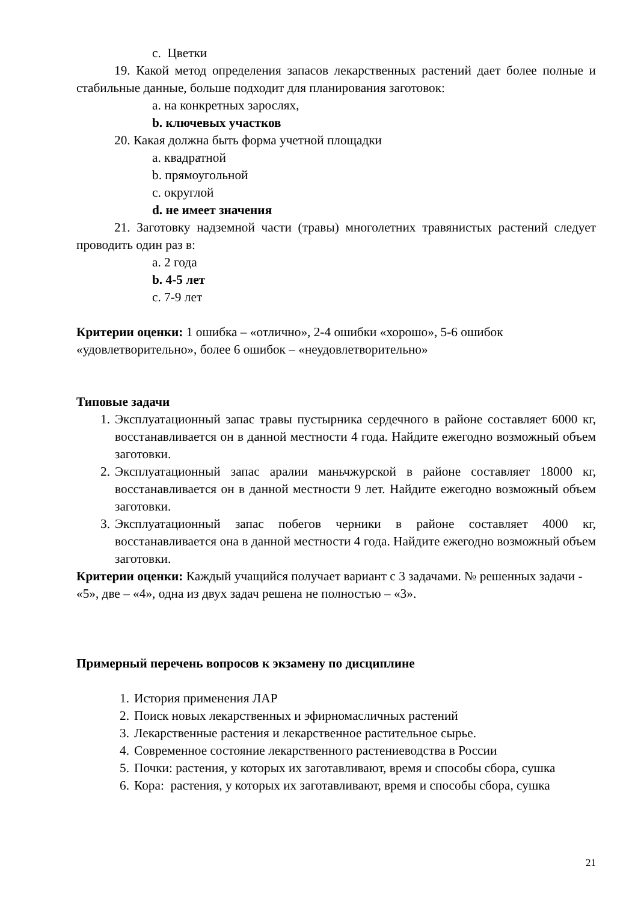c. Цветки
19. Какой метод определения запасов лекарственных растений дает более полные и стабильные данные, больше подходит для планирования заготовок:
a. на конкретных зарослях,
b. ключевых участков
20. Какая должна быть форма учетной площадки
a. квадратной
b. прямоугольной
c. округлой
d. не имеет значения
21. Заготовку надземной части (травы) многолетних травянистых растений следует проводить один раз в:
a. 2 года
b. 4-5 лет
c. 7-9 лет
Критерии оценки: 1 ошибка – «отлично», 2-4 ошибки «хорошо», 5-6 ошибок «удовлетворительно», более 6 ошибок – «неудовлетворительно»
Типовые задачи
1. Эксплуатационный запас травы пустырника сердечного в районе составляет 6000 кг, восстанавливается он в данной местности 4 года. Найдите ежегодно возможный объем заготовки.
2. Эксплуатационный запас аралии маньчжурской в районе составляет 18000 кг, восстанавливается он в данной местности 9 лет. Найдите ежегодно возможный объем заготовки.
3. Эксплуатационный запас побегов черники в районе составляет 4000 кг, восстанавливается она в данной местности 4 года. Найдите ежегодно возможный объем заготовки.
Критерии оценки: Каждый учащийся получает вариант с 3 задачами. № решенных задачи - «5», две – «4», одна из двух задач решена не полностью – «3».
Примерный перечень вопросов к экзамену по дисциплине
1. История применения ЛАР
2. Поиск новых лекарственных и эфирномасличных растений
3. Лекарственные растения и лекарственное растительное сырье.
4. Современное состояние лекарственного растениеводства в России
5. Почки: растения, у которых их заготавливают, время и способы сбора, сушка
6. Кора: растения, у которых их заготавливают, время и способы сбора, сушка
21